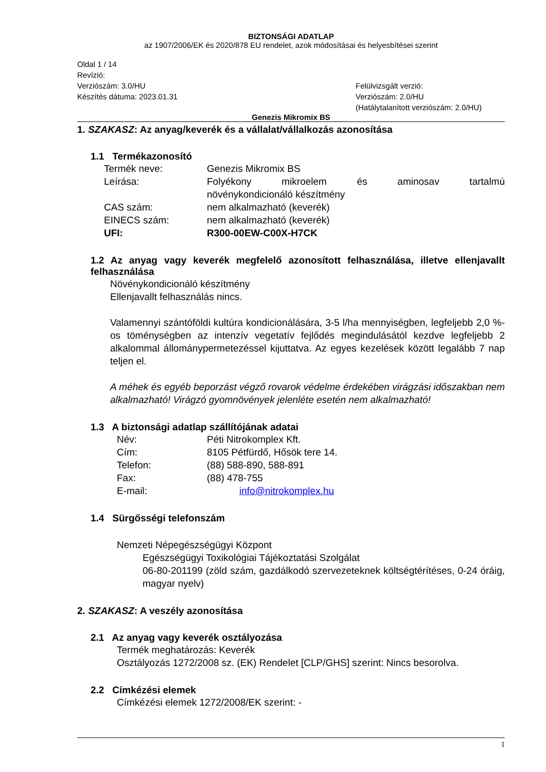BIZTONSÁGI ADATLAP
az 1907/2006/EK és 2020/878 EU rendelet, azok módosításai és helyesbítései szerint
Oldal 1 / 14
Revízió:
Verziószám: 3.0/HU
Készítés dátuma: 2023.01.31
Felülvizsgált verzió:
Verziószám: 2.0/HU
(Hatálytalanított verziószám: 2.0/HU)
Genezis Mikromix BS
1. SZAKASZ: Az anyag/keverék és a vállalat/vállalkozás azonosítása
1.1 Termékazonosító
Termék neve: Genezis Mikromix BS
Leírása: Folyékony mikroelem és aminosav tartalmú
növénykondicionáló készítmény
CAS szám: nem alkalmazható (keverék)
EINECS szám: nem alkalmazható (keverék)
UFI: R300-00EW-C00X-H7CK
1.2 Az anyag vagy keverék megfelelő azonosított felhasználása, illetve ellenjavallt felhasználása
Növénykondicionáló készítmény
Ellenjavallt felhasználás nincs.
Valamennyi szántóföldi kultúra kondicionálására, 3-5 l/ha mennyiségben, legfeljebb 2,0 %-os töménységben az intenzív vegetatív fejlődés megindulásától kezdve legfeljebb 2 alkalommal állománypermetezéssel kijuttatva. Az egyes kezelések között legalább 7 nap teljen el.
A méhek és egyéb beporzást végző rovarok védelme érdekében virágzási időszakban nem alkalmazható! Virágzó gyomnövények jelenléte esetén nem alkalmazható!
1.3 A biztonsági adatlap szállítójának adatai
Név: Péti Nitrokomplex Kft.
Cím: 8105 Pétfürdő, Hősök tere 14.
Telefon: (88) 588-890, 588-891
Fax: (88) 478-755
E-mail: info@nitrokomplex.hu
1.4 Sürgősségi telefonszám
Nemzeti Népegészségügyi Központ
Egészségügyi Toxikológiai Tájékoztatási Szolgálat
06-80-201199 (zöld szám, gazdálkodó szervezeteknek költségtérítéses, 0-24 óráig, magyar nyelv)
2. SZAKASZ: A veszély azonosítása
2.1 Az anyag vagy keverék osztályozása
Termék meghatározás: Keverék
Osztályozás 1272/2008 sz. (EK) Rendelet [CLP/GHS] szerint: Nincs besorolva.
2.2 Címkézési elemek
Címkézési elemek 1272/2008/EK szerint: -
1